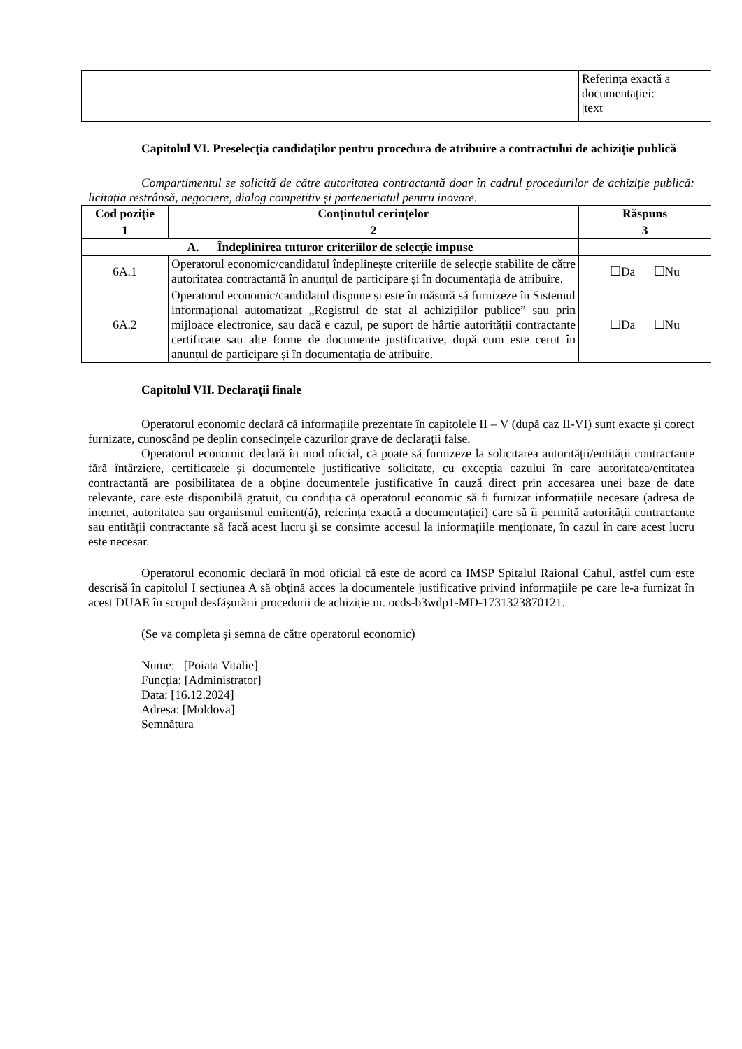| | | Referința exactă a documentației: /text/ |
Capitolul VI. Preselecția candidaților pentru procedura de atribuire a contractului de achiziție publică
Compartimentul se solicită de către autoritatea contractantă doar în cadrul procedurilor de achiziție publică: licitația restrânsă, negociere, dialog competitiv și parteneriatul pentru inovare.
| Cod poziție | Conținutul cerințelor | Răspuns |
| --- | --- | --- |
| 1 | 2 | 3 |
| A. Îndeplinirea tuturor criteriilor de selecție impuse | | |
| 6A.1 | Operatorul economic/candidatul îndeplinește criteriile de selecție stabilite de către autoritatea contractantă în anunțul de participare și în documentația de atribuire. | ☐Da ☐Nu |
| 6A.2 | Operatorul economic/candidatul dispune și este în măsură să furnizeze în Sistemul informațional automatizat „Registrul de stat al achizițiilor publice” sau prin mijloace electronice, sau dacă e cazul, pe suport de hârtie autorității contractante certificate sau alte forme de documente justificative, după cum este cerut în anunțul de participare și în documentația de atribuire. | ☐Da ☐Nu |
Capitolul VII. Declarații finale
Operatorul economic declară că informațiile prezentate în capitolele II – V (după caz II-VI) sunt exacte și corect furnizate, cunoscând pe deplin consecințele cazurilor grave de declarații false.
Operatorul economic declară în mod oficial, că poate să furnizeze la solicitarea autorității/entității contractante fără întârziere, certificatele și documentele justificative solicitate, cu excepția cazului în care autoritatea/entitatea contractantă are posibilitatea de a obține documentele justificative în cauză direct prin accesarea unei baze de date relevante, care este disponibilă gratuit, cu condiția că operatorul economic să fi furnizat informațiile necesare (adresa de internet, autoritatea sau organismul emitent(ă), referința exactă a documentației) care să îi permită autorității contractante sau entității contractante să facă acest lucru și se consimte accesul la informațiile menționate, în cazul în care acest lucru este necesar.
Operatorul economic declară în mod oficial că este de acord ca IMSP Spitalul Raional Cahul, astfel cum este descrisă în capitolul I secțiunea A să obțină acces la documentele justificative privind informațiile pe care le-a furnizat în acest DUAE în scopul desfășurării procedurii de achiziție nr. ocds-b3wdp1-MD-1731323870121.
(Se va completa și semna de către operatorul economic)
Nume: [Poiata Vitalie]
Funcția: [Administrator]
Data: [16.12.2024]
Adresa: [Moldova]
Semnătura